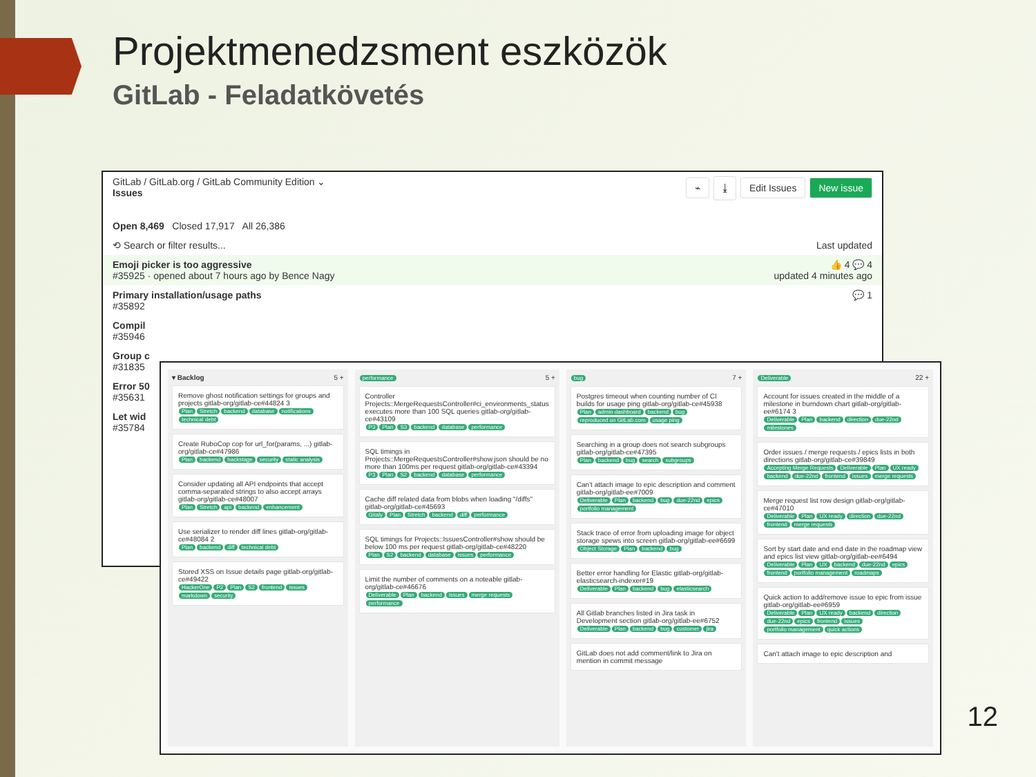Projektmenedzsment eszközök
GitLab - Feladatkövetés
GitLab / GitLab.org / GitLab Community Edition ⌄ ⌁ ⤓ Edit Issues New issue
Issues
Open 8,469 Closed 17,917 All 26,386
⟲ Search or filter results... Last updated
Emoji picker is too aggressive 👍 4 💬 4
#35925 · opened about 7 hours ago by Bence Nagy updated 4 minutes ago
Primary installation/usage paths 💬 1
#35892
Compil
#35946
Group c
#31835
Error 50
#35631
Let wid
#35784
▾ Backlog 5 +
Remove ghost notification settings for groups and projects gitlab-org/gitlab-ce#44824 3
Plan Stretch backend database notifications technical debt
Create RuboCop cop for url_for(params, ...) gitlab-org/gitlab-ce#47986
Plan backend backstage security static analysis
Consider updating all API endpoints that accept comma-separated strings to also accept arrays gitlab-org/gitlab-ce#48007
Plan Stretch api backend enhancement
Use serializer to render diff lines gitlab-org/gitlab-ce#48084 2
Plan backend diff technical debt
Stored XSS on Issue details page gitlab-org/gitlab-ce#49422
HackerOne P2 Plan S2 frontend issues markdown security
performance 5 +
Controller Projects::MergeRequestsController#ci_environments_status executes more than 100 SQL queries gitlab-org/gitlab-ce#43109
P3 Plan S3 backend database performance
SQL timings in Projects::MergeRequestsController#show.json should be no more than 100ms per request gitlab-org/gitlab-ce#43394
P3 Plan S2 backend database performance
Cache diff related data from blobs when loading "/diffs" gitlab-org/gitlab-ce#45693
Gitaly Plan Stretch backend diff performance
SQL timings for Projects::IssuesController#show should be below 100 ms per request gitlab-org/gitlab-ce#48220
Plan S2 backend database issues performance
Limit the number of comments on a noteable gitlab-org/gitlab-ce#46676
Deliverable Plan backend issues merge requests performance
bug 7 +
Postgres timeout when counting number of CI builds for usage ping gitlab-org/gitlab-ce#45938
Plan admin dashboard backend bug reproduced on GitLab.com usage ping
Searching in a group does not search subgroups gitlab-org/gitlab-ce#47395
Plan backend bug search subgroups
Can't attach image to epic description and comment gitlab-org/gitlab-ee#7009
Deliverable Plan backend bug due-22nd epics portfolio management
Stack trace of error from uploading image for object storage spews into screen gitlab-org/gitlab-ee#6699
Object Storage Plan backend bug
Better error handling for Elastic gitlab-org/gitlab-elasticsearch-indexer#19
Deliverable Plan backend bug elasticsearch
All Gitlab branches listed in Jira task in Development section gitlab-org/gitlab-ee#6752
Deliverable Plan backend bug customer jira
GitLab does not add comment/link to Jira on mention in commit message
Deliverable 22 +
Account for issues created in the middle of a milestone in burndown chart gitlab-org/gitlab-ee#6174 3
Deliverable Plan backend direction due-22nd milestones
Order issues / merge requests / epics lists in both directions gitlab-org/gitlab-ce#39849
Accepting Merge Requests Deliverable Plan UX ready backend due-22nd frontend issues merge requests
Merge request list row design gitlab-org/gitlab-ce#47010
Deliverable Plan UX ready direction due-22nd frontend merge requests
Sort by start date and end date in the roadmap view and epics list view gitlab-org/gitlab-ee#6494
Deliverable Plan UX backend due-22nd epics frontend portfolio management roadmaps
Quick action to add/remove issue to epic from issue gitlab-org/gitlab-ee#6959
Deliverable Plan UX ready backend direction due-22nd epics frontend issues portfolio management quick actions
Can't attach image to epic description and
12